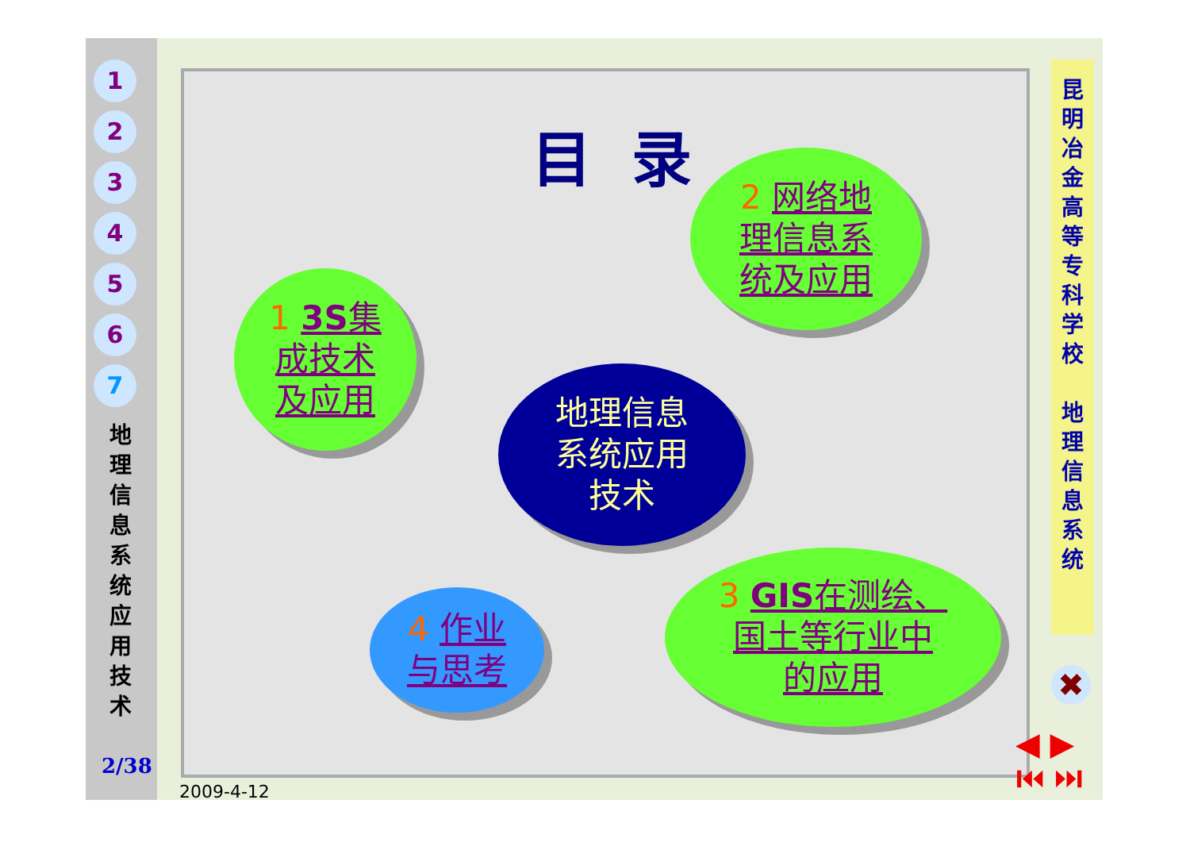1
2
3
4
5
6
7
地 理 信 息 系 统 应 用 技 术
2/38
2009-4-12
目录
昆 明 冶 金 高 等 专 科 学 校
地 理 信 息 系 统
1 3S集
成技术
及应用
2 网络地
理信息系
统及应用
地理信息
系统应用
技术
4 作业
与思考
3 GIS在测绘、
国土等行业中
的应用
✖
◀ ▶
⏮ ⏭